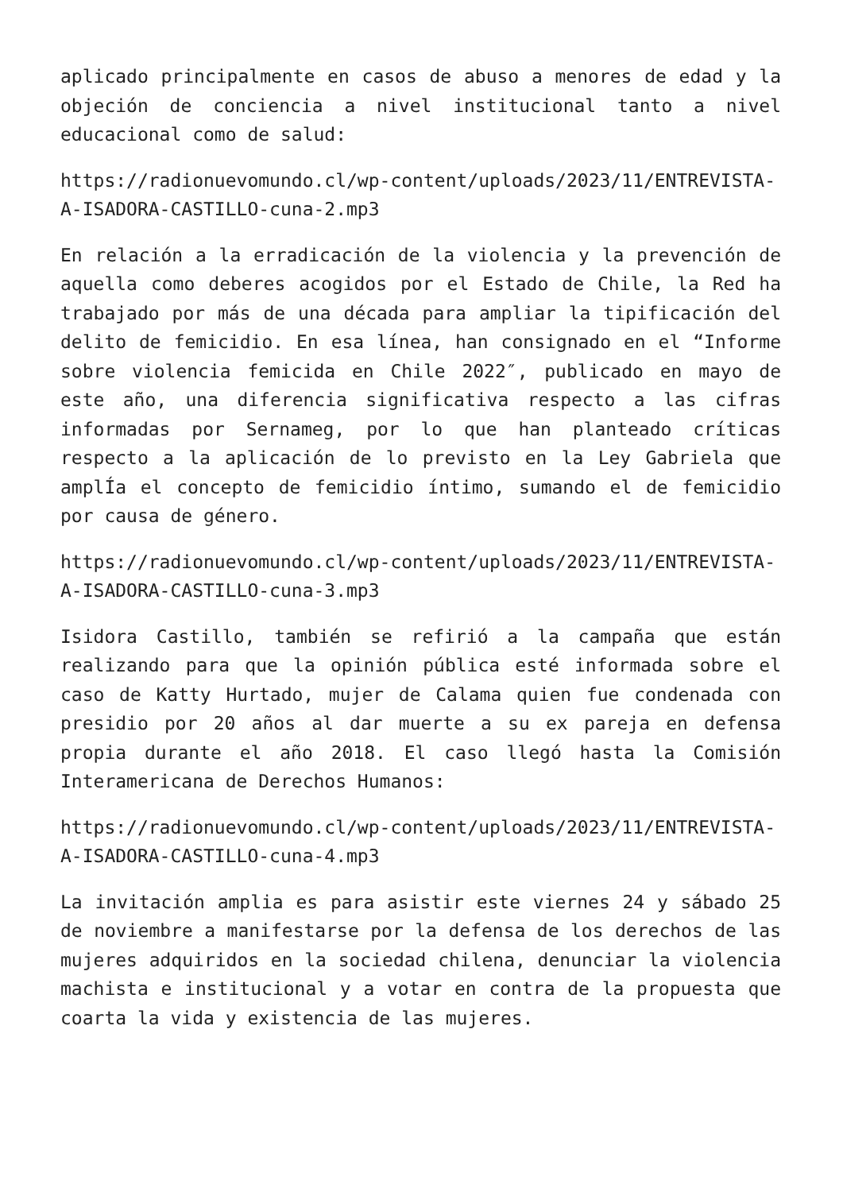aplicado principalmente en casos de abuso a menores de edad y la objeción de conciencia a nivel institucional tanto a nivel educacional como de salud:
https://radionuevomundo.cl/wp-content/uploads/2023/11/ENTREVISTA-A-ISADORA-CASTILLO-cuna-2.mp3
En relación a la erradicación de la violencia y la prevención de aquella como deberes acogidos por el Estado de Chile, la Red ha trabajado por más de una década para ampliar la tipificación del delito de femicidio. En esa línea, han consignado en el “Informe sobre violencia femicida en Chile 2022″, publicado en mayo de este año, una diferencia significativa respecto a las cifras informadas por Sernameg, por lo que han planteado críticas respecto a la aplicación de lo previsto en la Ley Gabriela que amplÍa el concepto de femicidio íntimo, sumando el de femicidio por causa de género.
https://radionuevomundo.cl/wp-content/uploads/2023/11/ENTREVISTA-A-ISADORA-CASTILLO-cuna-3.mp3
Isidora Castillo, también se refirió a la campaña que están realizando para que la opinión pública esté informada sobre el caso de Katty Hurtado, mujer de Calama quien fue condenada con presidio por 20 años al dar muerte a su ex pareja en defensa propia durante el año 2018. El caso llegó hasta la Comisión Interamericana de Derechos Humanos:
https://radionuevomundo.cl/wp-content/uploads/2023/11/ENTREVISTA-A-ISADORA-CASTILLO-cuna-4.mp3
La invitación amplia es para asistir este viernes 24 y sábado 25 de noviembre a manifestarse por la defensa de los derechos de las mujeres adquiridos en la sociedad chilena, denunciar la violencia machista e institucional y a votar en contra de la propuesta que coarta la vida y existencia de las mujeres.